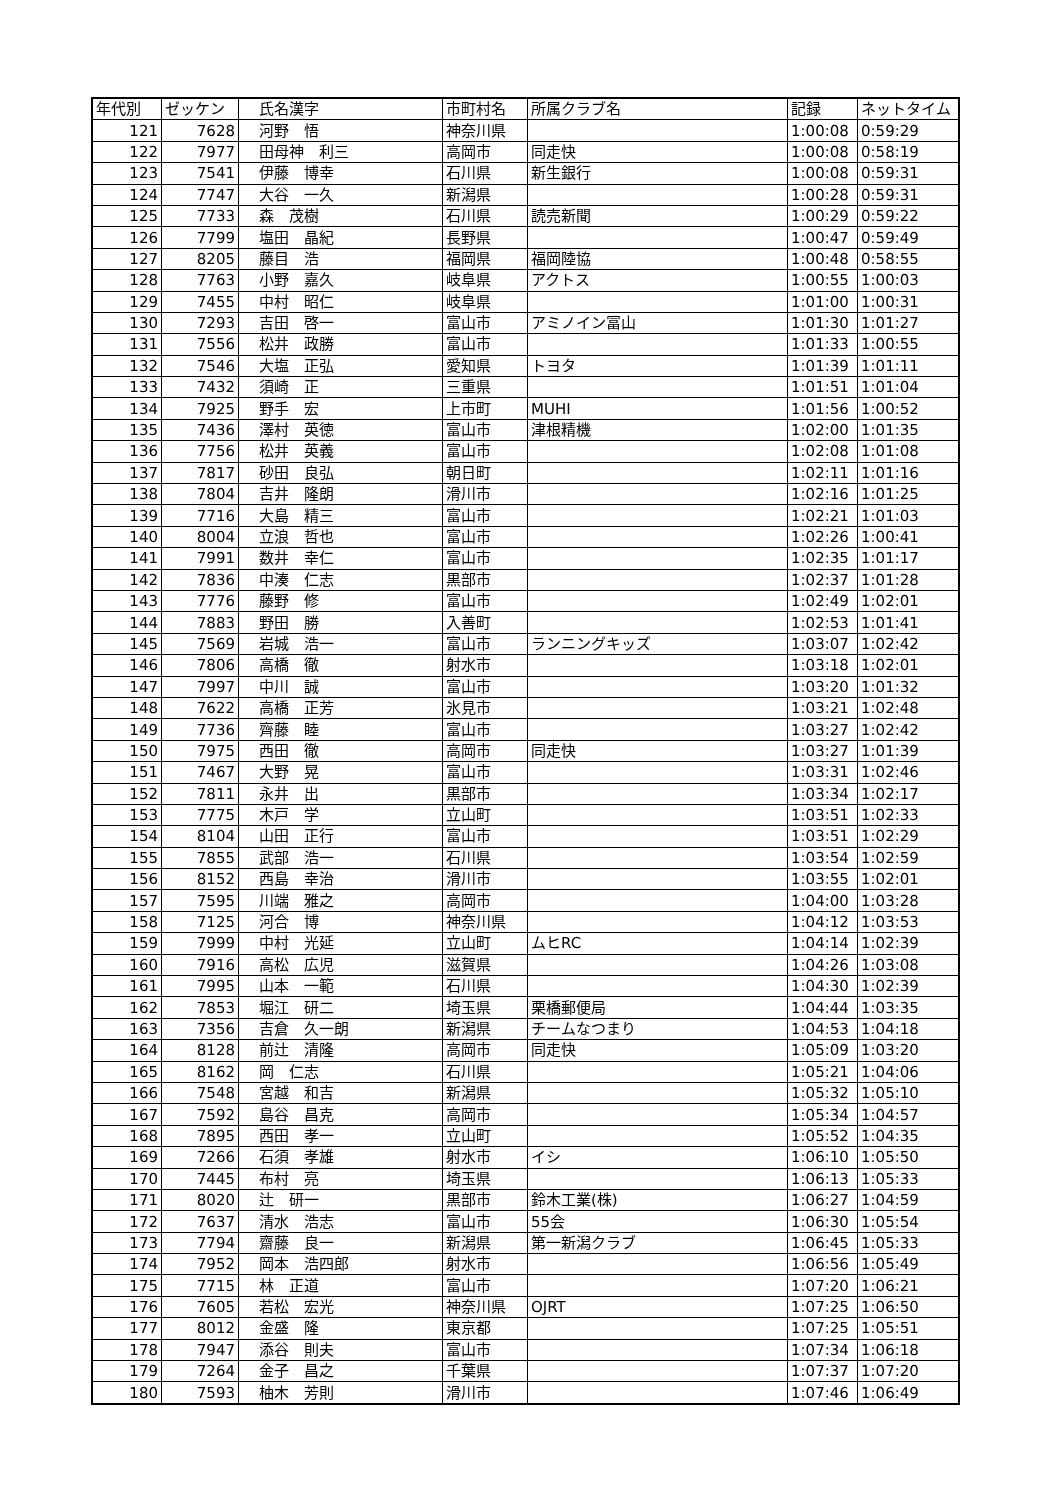| 年代別 | ゼッケン | 氏名漢字 | 市町村名 | 所属クラブ名 | 記録 | ネットタイム |
| --- | --- | --- | --- | --- | --- | --- |
| 121 | 7628 | 河野 悟 | 神奈川県 | | 1:00:08 | 0:59:29 |
| 122 | 7977 | 田母神 利三 | 高岡市 | 同走快 | 1:00:08 | 0:58:19 |
| 123 | 7541 | 伊藤 博幸 | 石川県 | 新生銀行 | 1:00:08 | 0:59:31 |
| 124 | 7747 | 大谷 一久 | 新潟県 | | 1:00:28 | 0:59:31 |
| 125 | 7733 | 森 茂樹 | 石川県 | 読売新聞 | 1:00:29 | 0:59:22 |
| 126 | 7799 | 塩田 晶紀 | 長野県 | | 1:00:47 | 0:59:49 |
| 127 | 8205 | 藤目 浩 | 福岡県 | 福岡陸協 | 1:00:48 | 0:58:55 |
| 128 | 7763 | 小野 嘉久 | 岐阜県 | アクトス | 1:00:55 | 1:00:03 |
| 129 | 7455 | 中村 昭仁 | 岐阜県 | | 1:01:00 | 1:00:31 |
| 130 | 7293 | 吉田 啓一 | 富山市 | アミノイン冨山 | 1:01:30 | 1:01:27 |
| 131 | 7556 | 松井 政勝 | 富山市 | | 1:01:33 | 1:00:55 |
| 132 | 7546 | 大塩 正弘 | 愛知県 | トヨタ | 1:01:39 | 1:01:11 |
| 133 | 7432 | 須崎 正 | 三重県 | | 1:01:51 | 1:01:04 |
| 134 | 7925 | 野手 宏 | 上市町 | MUHI | 1:01:56 | 1:00:52 |
| 135 | 7436 | 澤村 英徳 | 富山市 | 津根精機 | 1:02:00 | 1:01:35 |
| 136 | 7756 | 松井 英義 | 富山市 | | 1:02:08 | 1:01:08 |
| 137 | 7817 | 砂田 良弘 | 朝日町 | | 1:02:11 | 1:01:16 |
| 138 | 7804 | 吉井 隆朗 | 滑川市 | | 1:02:16 | 1:01:25 |
| 139 | 7716 | 大島 精三 | 富山市 | | 1:02:21 | 1:01:03 |
| 140 | 8004 | 立浪 哲也 | 富山市 | | 1:02:26 | 1:00:41 |
| 141 | 7991 | 数井 幸仁 | 富山市 | | 1:02:35 | 1:01:17 |
| 142 | 7836 | 中湊 仁志 | 黒部市 | | 1:02:37 | 1:01:28 |
| 143 | 7776 | 藤野 修 | 富山市 | | 1:02:49 | 1:02:01 |
| 144 | 7883 | 野田 勝 | 入善町 | | 1:02:53 | 1:01:41 |
| 145 | 7569 | 岩城 浩一 | 富山市 | ランニングキッズ | 1:03:07 | 1:02:42 |
| 146 | 7806 | 高橋 徹 | 射水市 | | 1:03:18 | 1:02:01 |
| 147 | 7997 | 中川 誠 | 富山市 | | 1:03:20 | 1:01:32 |
| 148 | 7622 | 高橋 正芳 | 氷見市 | | 1:03:21 | 1:02:48 |
| 149 | 7736 | 齊藤 睦 | 富山市 | | 1:03:27 | 1:02:42 |
| 150 | 7975 | 西田 徹 | 高岡市 | 同走快 | 1:03:27 | 1:01:39 |
| 151 | 7467 | 大野 晃 | 富山市 | | 1:03:31 | 1:02:46 |
| 152 | 7811 | 永井 出 | 黒部市 | | 1:03:34 | 1:02:17 |
| 153 | 7775 | 木戸 学 | 立山町 | | 1:03:51 | 1:02:33 |
| 154 | 8104 | 山田 正行 | 富山市 | | 1:03:51 | 1:02:29 |
| 155 | 7855 | 武部 浩一 | 石川県 | | 1:03:54 | 1:02:59 |
| 156 | 8152 | 西島 幸治 | 滑川市 | | 1:03:55 | 1:02:01 |
| 157 | 7595 | 川端 雅之 | 高岡市 | | 1:04:00 | 1:03:28 |
| 158 | 7125 | 河合 博 | 神奈川県 | | 1:04:12 | 1:03:53 |
| 159 | 7999 | 中村 光延 | 立山町 | ムヒRC | 1:04:14 | 1:02:39 |
| 160 | 7916 | 高松 広児 | 滋賀県 | | 1:04:26 | 1:03:08 |
| 161 | 7995 | 山本 一範 | 石川県 | | 1:04:30 | 1:02:39 |
| 162 | 7853 | 堀江 研二 | 埼玉県 | 栗橋郵便局 | 1:04:44 | 1:03:35 |
| 163 | 7356 | 吉倉 久一朗 | 新潟県 | チームなつまり | 1:04:53 | 1:04:18 |
| 164 | 8128 | 前辻 清隆 | 高岡市 | 同走快 | 1:05:09 | 1:03:20 |
| 165 | 8162 | 岡 仁志 | 石川県 | | 1:05:21 | 1:04:06 |
| 166 | 7548 | 宮越 和吉 | 新潟県 | | 1:05:32 | 1:05:10 |
| 167 | 7592 | 島谷 昌克 | 高岡市 | | 1:05:34 | 1:04:57 |
| 168 | 7895 | 西田 孝一 | 立山町 | | 1:05:52 | 1:04:35 |
| 169 | 7266 | 石須 孝雄 | 射水市 | イシ | 1:06:10 | 1:05:50 |
| 170 | 7445 | 布村 亮 | 埼玉県 | | 1:06:13 | 1:05:33 |
| 171 | 8020 | 辻 研一 | 黒部市 | 鈴木工業(株) | 1:06:27 | 1:04:59 |
| 172 | 7637 | 清水 浩志 | 富山市 | 55会 | 1:06:30 | 1:05:54 |
| 173 | 7794 | 齋藤 良一 | 新潟県 | 第一新潟クラブ | 1:06:45 | 1:05:33 |
| 174 | 7952 | 岡本 浩四郎 | 射水市 | | 1:06:56 | 1:05:49 |
| 175 | 7715 | 林 正道 | 富山市 | | 1:07:20 | 1:06:21 |
| 176 | 7605 | 若松 宏光 | 神奈川県 | OJRT | 1:07:25 | 1:06:50 |
| 177 | 8012 | 金盛 隆 | 東京都 | | 1:07:25 | 1:05:51 |
| 178 | 7947 | 添谷 則夫 | 富山市 | | 1:07:34 | 1:06:18 |
| 179 | 7264 | 金子 昌之 | 千葉県 | | 1:07:37 | 1:07:20 |
| 180 | 7593 | 柚木 芳則 | 滑川市 | | 1:07:46 | 1:06:49 |